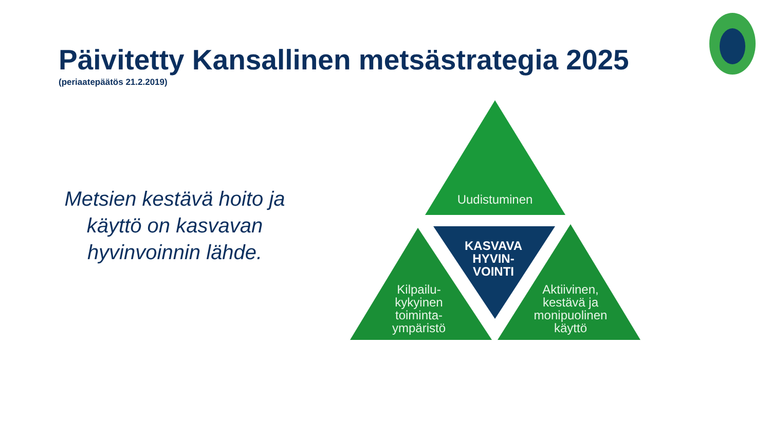Päivitetty Kansallinen metsästrategia 2025
(periaatepäätös 21.2.2019)
Metsien kestävä hoito ja käyttö on kasvavan hyvinvoinnin lähde.
Uudistuminen
KASVAVA HYVIN-
VOINTI
Kilpailu-
kykyinen
toiminta-
ympäristö
Aktiivinen,
kestävä ja
monipuolinen
käyttö